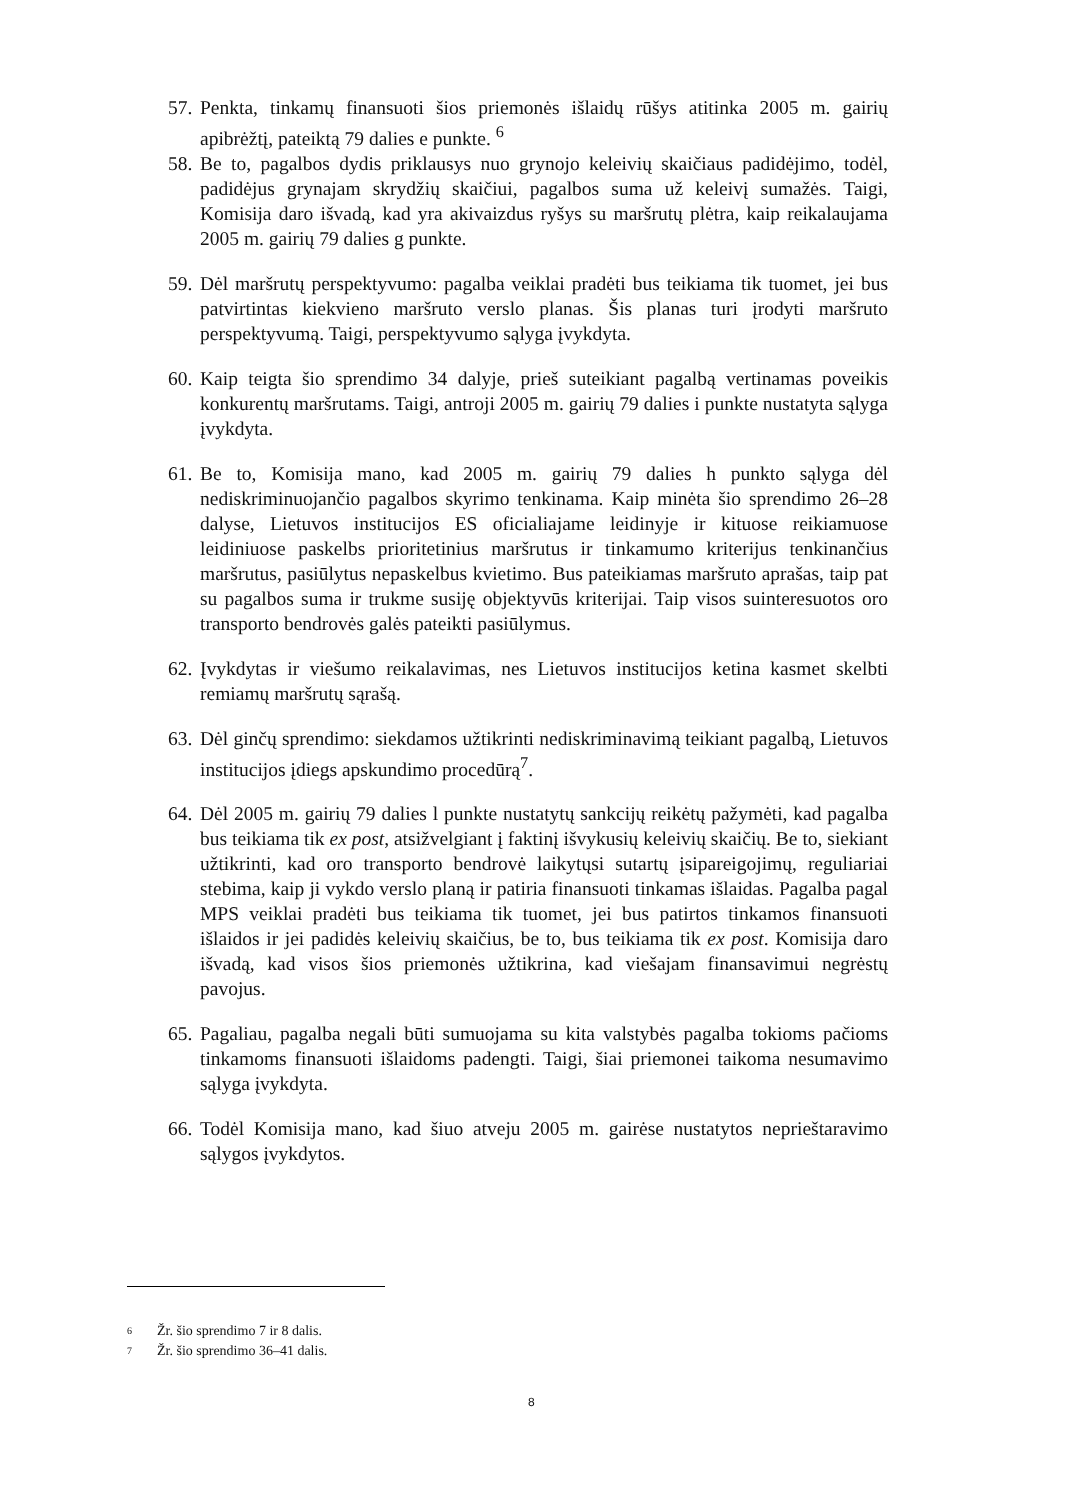57.
Penkta, tinkamų finansuoti šios priemonės išlaidų rūšys atitinka 2005 m. gairių apibrėžtį, pateiktą 79 dalies e punkte. <sup>6</sup>
58.
Be to, pagalbos dydis priklausys nuo grynojo keleivių skaičiaus padidėjimo, todėl, padidėjus grynajam skrydžių skaičiui, pagalbos suma už keleivį sumažės. Taigi, Komisija daro išvadą, kad yra akivaizdus ryšys su maršrutų plėtra, kaip reikalaujama 2005 m. gairių 79 dalies g punkte.
59.
Dėl maršrutų perspektyvumo: pagalba veiklai pradėti bus teikiama tik tuomet, jei bus patvirtintas kiekvieno maršruto verslo planas. Šis planas turi įrodyti maršruto perspektyvumą. Taigi, perspektyvumo sąlyga įvykdyta.
60.
Kaip teigta šio sprendimo 34 dalyje, prieš suteikiant pagalbą vertinamas poveikis konkurentų maršrutams. Taigi, antroji 2005 m. gairių 79 dalies i punkte nustatyta sąlyga įvykdyta.
61.
Be to, Komisija mano, kad 2005 m. gairių 79 dalies h punkto sąlyga dėl nediskriminuojančio pagalbos skyrimo tenkinama. Kaip minėta šio sprendimo 26–28 dalyse, Lietuvos institucijos ES oficialiajame leidinyje ir kituose reikiamuose leidiniuose paskelbs prioritetinius maršrutus ir tinkamumo kriterijus tenkinančius maršrutus, pasiūlytus nepaskelbus kvietimo. Bus pateikiamas maršruto aprašas, taip pat su pagalbos suma ir trukme susiję objektyvūs kriterijai. Taip visos suinteresuotos oro transporto bendrovės galės pateikti pasiūlymus.
62.
Įvykdytas ir viešumo reikalavimas, nes Lietuvos institucijos ketina kasmet skelbti remiamų maršrutų sąrašą.
63.
Dėl ginčų sprendimo: siekdamos užtikrinti nediskriminavimą teikiant pagalbą, Lietuvos institucijos įdiegs apskundimo procedūrą<sup>7</sup>.
64.
Dėl 2005 m. gairių 79 dalies l punkte nustatytų sankcijų reikėtų pažymėti, kad pagalba bus teikiama tik ex post, atsižvelgiant į faktinį išvykusių keleivių skaičių. Be to, siekiant užtikrinti, kad oro transporto bendrovė laikytųsi sutartų įsipareigojimų, reguliariai stebima, kaip ji vykdo verslo planą ir patiria finansuoti tinkamas išlaidas. Pagalba pagal MPS veiklai pradėti bus teikiama tik tuomet, jei bus patirtos tinkamos finansuoti išlaidos ir jei padidės keleivių skaičius, be to, bus teikiama tik ex post. Komisija daro išvadą, kad visos šios priemonės užtikrina, kad viešajam finansavimui negrėstų pavojus.
65.
Pagaliau, pagalba negali būti sumuojama su kita valstybės pagalba tokioms pačioms tinkamoms finansuoti išlaidoms padengti. Taigi, šiai priemonei taikoma nesumavimo sąlyga įvykdyta.
66.
Todėl Komisija mano, kad šiuo atveju 2005 m. gairėse nustatytos neprieštaravimo sąlygos įvykdytos.
6 Žr. šio sprendimo 7 ir 8 dalis.
7 Žr. šio sprendimo 36–41 dalis.
8